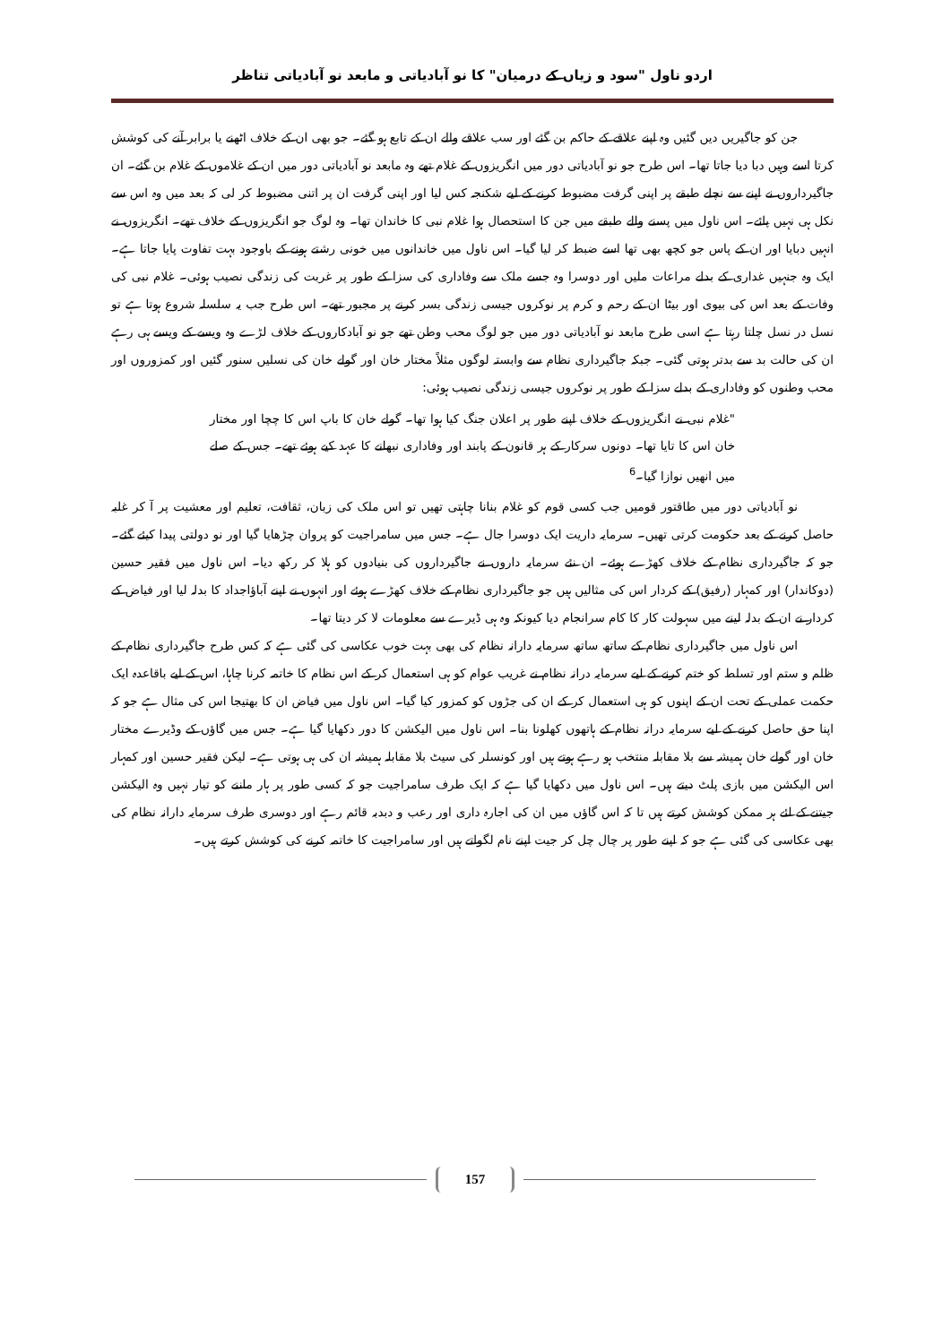اردو ناول "سود و زیاں کے درمیان" کا نو آبادیاتی و مابعد نو آبادیاتی تناظر
جن کو جاگیریں دیں گئیں وہ اپنے علاقے کے حاکم بن گئے اور سب علاقے والے ان کے تابع ہو گئے۔ جو بھی ان کے خلاف اٹھنے یا برابر آنے کی کوشش کرتا اسے وہیں دبا دیا جاتا تھا۔ اس طرح جو نو آبادیاتی دور میں انگریزوں کے غلام تھے وہ مابعد نو آبادیاتی دور میں ان کے غلاموں کے غلام بن گئے۔ ان جاگیرداروں نے اپنے سے نچلے طبقے پر اپنی گرفت مضبوط کرنے کے لیے شکنجہ کس لیا اور اپنی گرفت ان پر اتنی مضبوط کر لی کہ بعد میں وہ اس سے نکل ہی نہیں پائے۔ اس ناول میں پسنے والے طبقے میں جن کا استحصال ہوا غلام نبی کا خاندان تھا۔ وہ لوگ جو انگریزوں کے خلاف تھے۔ انگریزوں نے انہیں دبایا اور ان کے پاس جو کچھ بھی تھا اسے ضبط کر لیا گیا۔ اس ناول میں خاندانوں میں خونی رشتے ہونے کے باوجود بہت تفاوت پایا جاتا ہے۔ ایک وہ جنہیں غداری کے بدلے مراعات ملیں اور دوسرا وہ جسے ملک سے وفاداری کی سزا کے طور پر غربت کی زندگی نصیب ہوئی۔ غلام نبی کی وفات کے بعد اس کی بیوی اور بیٹا ان کے رحم و کرم پر نوکروں جیسی زندگی بسر کرنے پر مجبور تھے۔ اس طرح جب یہ سلسلہ شروع ہوتا ہے تو نسل در نسل چلتا رہتا ہے اسی طرح مابعد نو آبادیاتی دور میں جو لوگ محب وطن تھے جو نو آبادکاروں کے خلاف لڑے وہ ویسے کے ویسے ہی رہے ان کی حالت بد سے بدتر ہوتی گئی۔ جبکہ جاگیرداری نظام سے وابستہ لوگوں مثلاً مختار خان اور گولے خان کی نسلیں سنور گئیں اور کمزوروں اور محب وطنوں کو وفاداری کے بدلے سزا کے طور پر نوکروں جیسی زندگی نصیب ہوئی:
"غلام نبی نے انگریزوں کے خلاف اپنے طور پر اعلان جنگ کیا ہوا تھا۔ گولے خان کا باپ اس کا چچا اور مختار خان اس کا تایا تھا۔ دونوں سرکار کے ہر قانون کے پابند اور وفاداری نبھانے کا عہد کیے ہوئے تھے۔ جس کے صلے میں انھیں نوازا گیا۔<sup>6</sup>
نو آبادیاتی دور میں طاقتور قومیں جب کسی قوم کو غلام بنانا چاہتی تھیں تو اس ملک کی زبان، ثقافت، تعلیم اور معشیت پر آ کر غلبہ حاصل کرنے کے بعد حکومت کرتی تھیں۔ سرمایہ داریت ایک دوسرا جال ہے۔ جس میں سامراجیت کو پروان چڑھایا گیا اور نو دولتی پیدا کیئے گئے۔ جو کہ جاگیرداری نظام کے خلاف کھڑے ہوئے۔ ان نئے سرمایہ داروں نے جاگیرداروں کی بنیادوں کو ہلا کر رکھ دیا۔ اس ناول میں فقیر حسین (دوکاندار) اور کمہار (رفیق) کے کردار اس کی مثالیں ہیں جو جاگیرداری نظام کے خلاف کھڑے ہوئے اور انہوں نے اپنے آباؤاجداد کا بدلہ لیا اور فیاض کے کردار نے ان کے بدلہ لینے میں سہولت کار کا کام سرانجام دیا کیونکہ وہ ہی ڈیرے سے معلومات لا کر دیتا تھا۔
اس ناول میں جاگیرداری نظام کے ساتھ ساتھ سرمایہ دارانہ نظام کی بھی بہت خوب عکاسی کی گئی ہے کہ کس طرح جاگیرداری نظام کے ظلم و ستم اور تسلط کو ختم کرنے کے لیے سرمایہ درانہ نظام نے غریب عوام کو ہی استعمال کر کے اس نظام کا خاتمہ کرنا چاہا، اس کے لیے باقاعدہ ایک حکمت عملی کے تحت ان کے اپنوں کو ہی استعمال کر کے ان کی جڑوں کو کمزور کیا گیا۔ اس ناول میں فیاض ان کا بھتیجا اس کی مثال ہے جو کہ اپنا حق حاصل کرنے کے لیے سرمایہ درانہ نظام کے ہاتھوں کھلونا بنا۔ اس ناول میں الیکشن کا دور دکھایا گیا ہے۔ جس میں گاؤں کے وڈیرے مختار خان اور گولے خان ہمیشہ سے بلا مقابلہ منتخب ہو رہے ہوتے ہیں اور کونسلر کی سیٹ بلا مقابلہ ہمیشہ ان کی ہی ہوتی ہے۔ لیکن فقیر حسین اور کمہار اس الیکشن میں بازی پلٹ دیتے ہیں۔ اس ناول میں دکھایا گیا ہے کہ ایک طرف سامراجیت جو کہ کسی طور پر ہار ماننے کو تیار نہیں وہ الیکشن جیتنے کے لئے ہر ممکن کوشش کرتے ہیں تا کہ اس گاؤں میں ان کی اجارہ داری اور رعب و دبدبہ قائم رہے اور دوسری طرف سرمایہ دارانہ نظام کی بھی عکاسی کی گئی ہے جو کہ اپنے طور پر چال چل کر جیت اپنے نام لگواتے ہیں اور سامراجیت کا خاتمہ کرنے کی کوشش کرتے ہیں۔
157